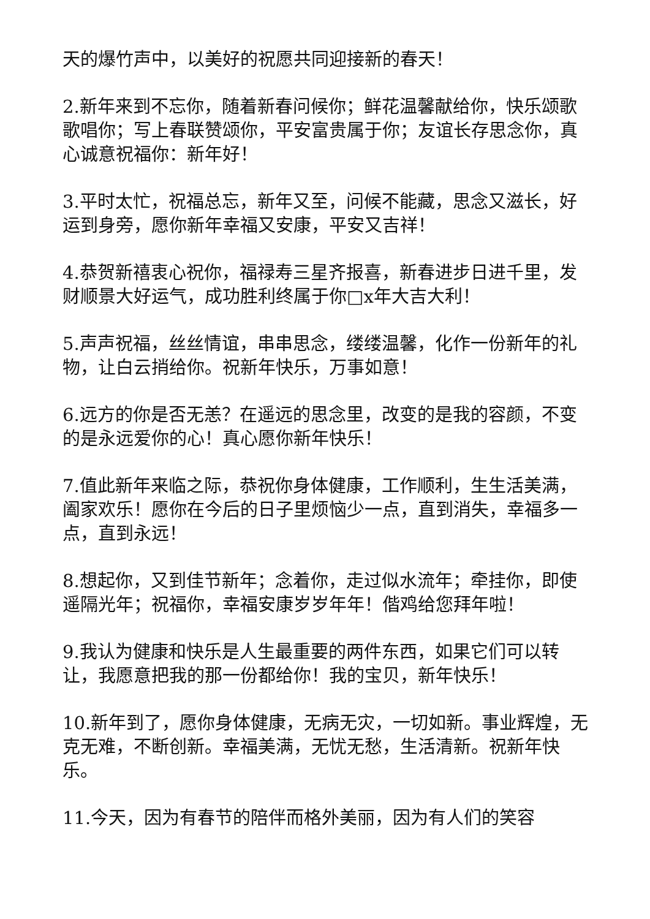天的爆竹声中，以美好的祝愿共同迎接新的春天！
2.新年来到不忘你，随着新春问候你；鲜花温馨献给你，快乐颂歌歌唱你；写上春联赞颂你，平安富贵属于你；友谊长存思念你，真心诚意祝福你：新年好！
3.平时太忙，祝福总忘，新年又至，问候不能藏，思念又滋长，好运到身旁，愿你新年幸福又安康，平安又吉祥！
4.恭贺新禧衷心祝你，福禄寿三星齐报喜，新春进步日进千里，发财顺景大好运气，成功胜利终属于你□x年大吉大利！
5.声声祝福，丝丝情谊，串串思念，缕缕温馨，化作一份新年的礼物，让白云捎给你。祝新年快乐，万事如意！
6.远方的你是否无恙？在遥远的思念里，改变的是我的容颜，不变的是永远爱你的心！真心愿你新年快乐！
7.值此新年来临之际，恭祝你身体健康，工作顺利，生生活美满，阖家欢乐！愿你在今后的日子里烦恼少一点，直到消失，幸福多一点，直到永远！
8.想起你，又到佳节新年；念着你，走过似水流年；牵挂你，即使遥隔光年；祝福你，幸福安康岁岁年年！偕鸡给您拜年啦！
9.我认为健康和快乐是人生最重要的两件东西，如果它们可以转让，我愿意把我的那一份都给你！我的宝贝，新年快乐！
10.新年到了，愿你身体健康，无病无灾，一切如新。事业辉煌，无克无难，不断创新。幸福美满，无忧无愁，生活清新。祝新年快乐。
11.今天，因为有春节的陪伴而格外美丽，因为有人们的笑容